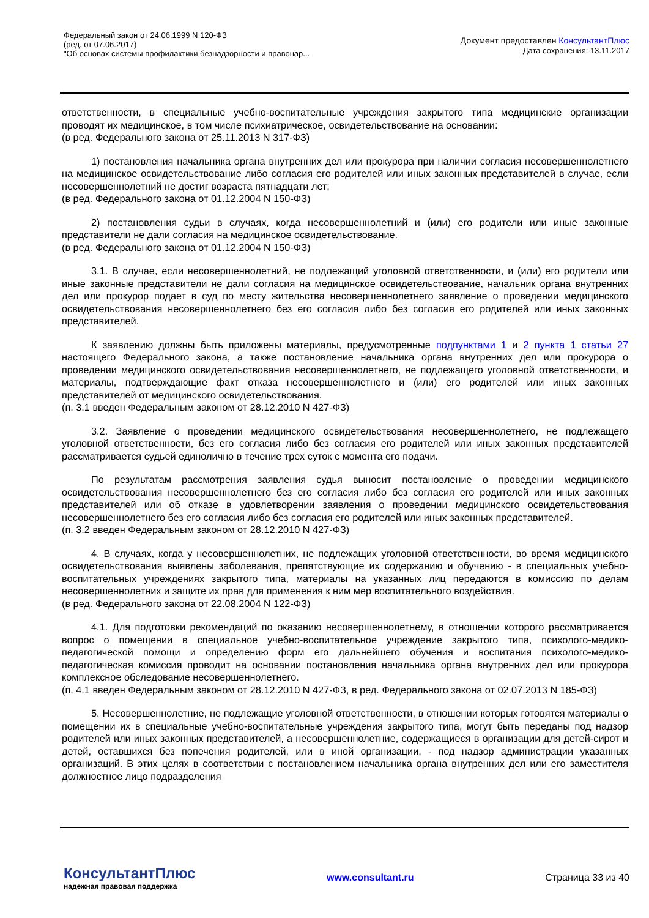Федеральный закон от 24.06.1999 N 120-ФЗ
(ред. от 07.06.2017)
"Об основах системы профилактики безнадзорности и правонар...
Документ предоставлен КонсультантПлюс
Дата сохранения: 13.11.2017
ответственности, в специальные учебно-воспитательные учреждения закрытого типа медицинские организации проводят их медицинское, в том числе психиатрическое, освидетельствование на основании:
(в ред. Федерального закона от 25.11.2013 N 317-ФЗ)
1) постановления начальника органа внутренних дел или прокурора при наличии согласия несовершеннолетнего на медицинское освидетельствование либо согласия его родителей или иных законных представителей в случае, если несовершеннолетний не достиг возраста пятнадцати лет;
(в ред. Федерального закона от 01.12.2004 N 150-ФЗ)
2) постановления судьи в случаях, когда несовершеннолетний и (или) его родители или иные законные представители не дали согласия на медицинское освидетельствование.
(в ред. Федерального закона от 01.12.2004 N 150-ФЗ)
3.1. В случае, если несовершеннолетний, не подлежащий уголовной ответственности, и (или) его родители или иные законные представители не дали согласия на медицинское освидетельствование, начальник органа внутренних дел или прокурор подает в суд по месту жительства несовершеннолетнего заявление о проведении медицинского освидетельствования несовершеннолетнего без его согласия либо без согласия его родителей или иных законных представителей.
К заявлению должны быть приложены материалы, предусмотренные подпунктами 1 и 2 пункта 1 статьи 27 настоящего Федерального закона, а также постановление начальника органа внутренних дел или прокурора о проведении медицинского освидетельствования несовершеннолетнего, не подлежащего уголовной ответственности, и материалы, подтверждающие факт отказа несовершеннолетнего и (или) его родителей или иных законных представителей от медицинского освидетельствования.
(п. 3.1 введен Федеральным законом от 28.12.2010 N 427-ФЗ)
3.2. Заявление о проведении медицинского освидетельствования несовершеннолетнего, не подлежащего уголовной ответственности, без его согласия либо без согласия его родителей или иных законных представителей рассматривается судьей единолично в течение трех суток с момента его подачи.
По результатам рассмотрения заявления судья выносит постановление о проведении медицинского освидетельствования несовершеннолетнего без его согласия либо без согласия его родителей или иных законных представителей или об отказе в удовлетворении заявления о проведении медицинского освидетельствования несовершеннолетнего без его согласия либо без согласия его родителей или иных законных представителей.
(п. 3.2 введен Федеральным законом от 28.12.2010 N 427-ФЗ)
4. В случаях, когда у несовершеннолетних, не подлежащих уголовной ответственности, во время медицинского освидетельствования выявлены заболевания, препятствующие их содержанию и обучению - в специальных учебно-воспитательных учреждениях закрытого типа, материалы на указанных лиц передаются в комиссию по делам несовершеннолетних и защите их прав для применения к ним мер воспитательного воздействия.
(в ред. Федерального закона от 22.08.2004 N 122-ФЗ)
4.1. Для подготовки рекомендаций по оказанию несовершеннолетнему, в отношении которого рассматривается вопрос о помещении в специальное учебно-воспитательное учреждение закрытого типа, психолого-медико-педагогической помощи и определению форм его дальнейшего обучения и воспитания психолого-медико-педагогическая комиссия проводит на основании постановления начальника органа внутренних дел или прокурора комплексное обследование несовершеннолетнего.
(п. 4.1 введен Федеральным законом от 28.12.2010 N 427-ФЗ, в ред. Федерального закона от 02.07.2013 N 185-ФЗ)
5. Несовершеннолетние, не подлежащие уголовной ответственности, в отношении которых готовятся материалы о помещении их в специальные учебно-воспитательные учреждения закрытого типа, могут быть переданы под надзор родителей или иных законных представителей, а несовершеннолетние, содержащиеся в организации для детей-сирот и детей, оставшихся без попечения родителей, или в иной организации, - под надзор администрации указанных организаций. В этих целях в соответствии с постановлением начальника органа внутренних дел или его заместителя должностное лицо подразделения
КонсультантПлюс
надежная правовая поддержка
www.consultant.ru Страница 33 из 40